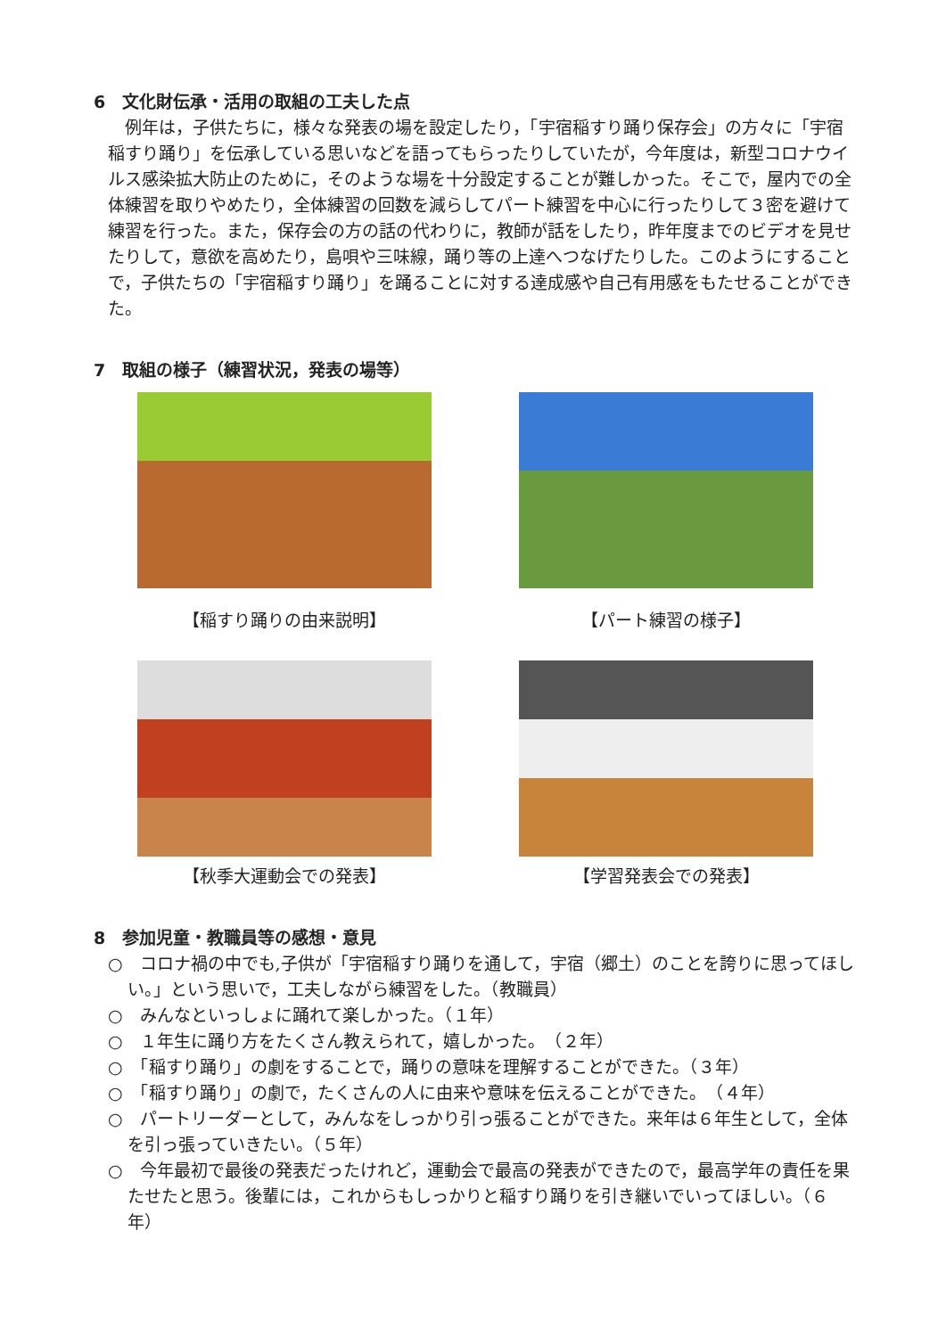6　文化財伝承・活用の取組の工夫した点
例年は，子供たちに，様々な発表の場を設定したり，「宇宿稲すり踊り保存会」の方々に「宇宿稲すり踊り」を伝承している思いなどを語ってもらったりしていたが，今年度は，新型コロナウイルス感染拡大防止のために，そのような場を十分設定することが難しかった。そこで，屋内での全体練習を取りやめたり，全体練習の回数を減らしてパート練習を中心に行ったりして３密を避けて練習を行った。また，保存会の方の話の代わりに，教師が話をしたり，昨年度までのビデオを見せたりして，意欲を高めたり，島唄や三味線，踊り等の上達へつなげたりした。このようにすることで，子供たちの「宇宿稲すり踊り」を踊ることに対する達成感や自己有用感をもたせることができた。
7　取組の様子（練習状況，発表の場等）
【稲すり踊りの由来説明】
【パート練習の様子】
【秋季大運動会での発表】
【学習発表会での発表】
8　参加児童・教職員等の感想・意見
○　コロナ禍の中でも,子供が「宇宿稲すり踊りを通して，宇宿（郷土）のことを誇りに思ってほしい。」という思いで，工夫しながら練習をした。（教職員）
○　みんなといっしょに踊れて楽しかった。（１年）
○　１年生に踊り方をたくさん教えられて，嬉しかった。　（２年）
○　「稲すり踊り」の劇をすることで，踊りの意味を理解することができた。（３年）
○　「稲すり踊り」の劇で，たくさんの人に由来や意味を伝えることができた。　（４年）
○　パートリーダーとして，みんなをしっかり引っ張ることができた。来年は６年生として，全体を引っ張っていきたい。（５年）
○　今年最初で最後の発表だったけれど，運動会で最高の発表ができたので，最高学年の責任を果たせたと思う。後輩には，これからもしっかりと稲すり踊りを引き継いでいってほしい。（６年）